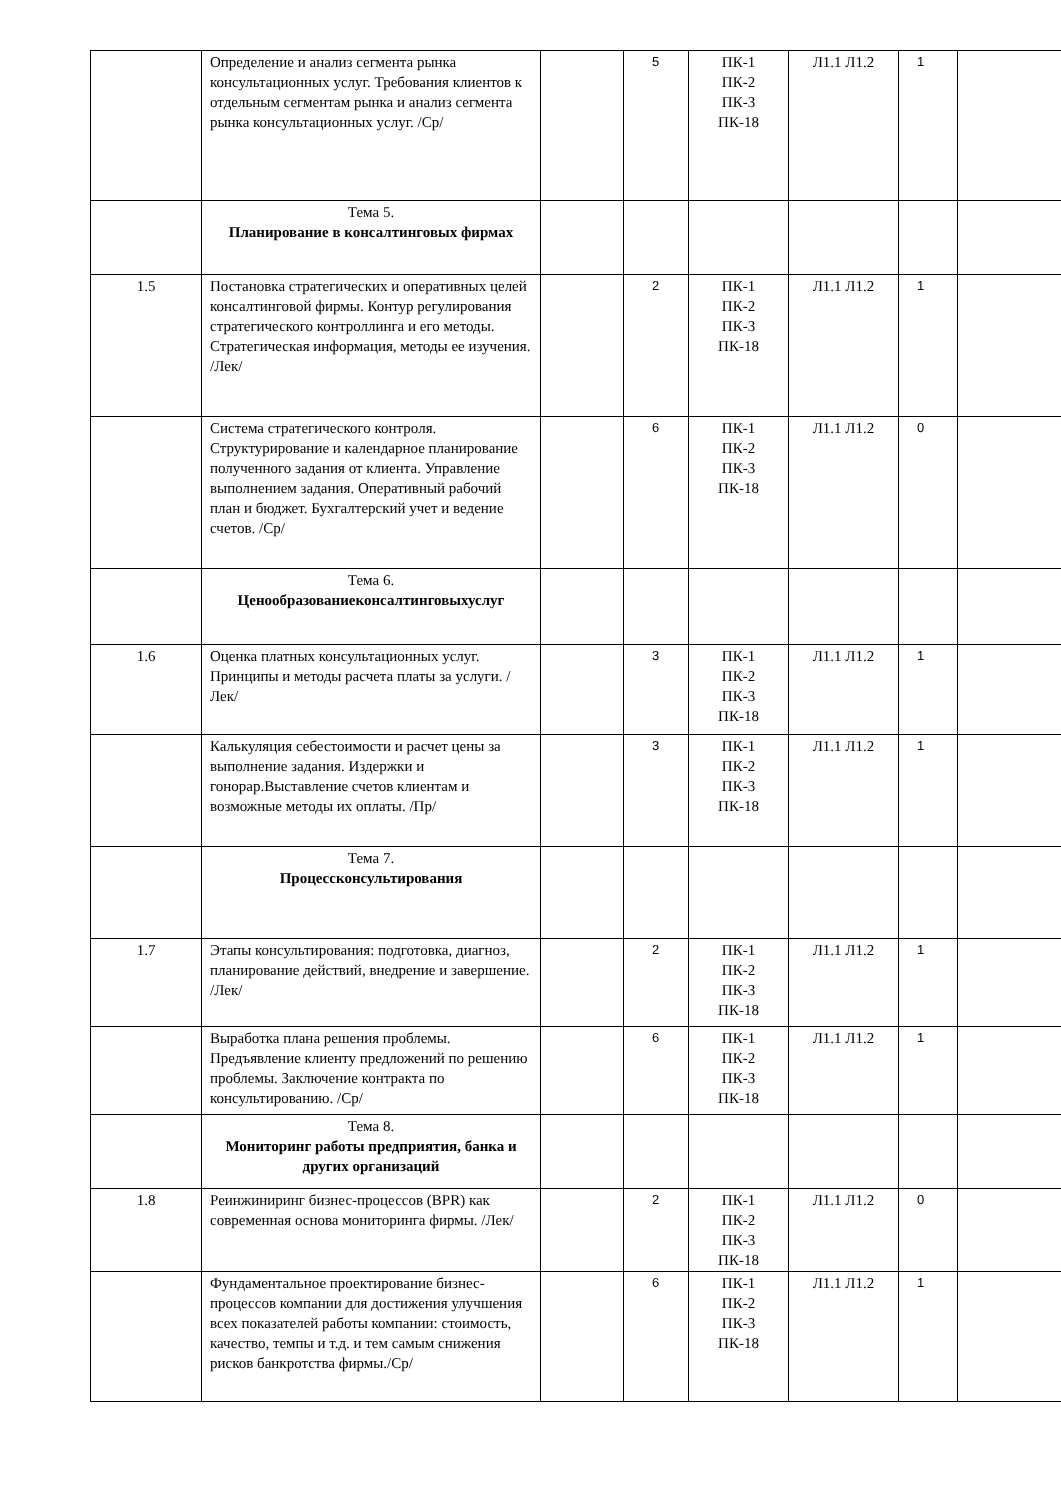| | Определение и анализ сегмента рынка консультационных услуг. Требования клиентов к отдельным сегментам рынка и анализ сегмента рынка консультационных услуг. /Ср/ | | 5 | ПК-1 ПК-2 ПК-3 ПК-18 | Л1.1 Л1.2 | 1 | |
| | Тема 5. Планирование в консалтинговых фирмах | | | | | | |
| 1.5 | Постановка стратегических и оперативных целей консалтинговой фирмы. Контур регулирования стратегического контроллинга и его методы. Стратегическая информация, методы ее изучения. /Лек/ | | 2 | ПК-1 ПК-2 ПК-3 ПК-18 | Л1.1 Л1.2 | 1 | |
| | Система стратегического контроля. Структурирование и календарное планирование полученного задания от клиента. Управление выполнением задания. Оперативный рабочий план и бюджет. Бухгалтерский учет и ведение счетов. /Ср/ | | 6 | ПК-1 ПК-2 ПК-3 ПК-18 | Л1.1 Л1.2 | 0 | |
| | Тема 6. Ценообразованиеконсалтинговыхуслуг | | | | | | |
| 1.6 | Оценка платных консультационных услуг. Принципы и методы расчета платы за услуги. /Лек/ | | 3 | ПК-1 ПК-2 ПК-3 ПК-18 | Л1.1 Л1.2 | 1 | |
| | Калькуляция себестоимости и расчет цены за выполнение задания. Издержки и гонорар.Выставление счетов клиентам и возможные методы их оплаты. /Пр/ | | 3 | ПК-1 ПК-2 ПК-3 ПК-18 | Л1.1 Л1.2 | 1 | |
| | Тема 7. Процессконсультирования | | | | | | |
| 1.7 | Этапы консультирования: подготовка, диагноз, планирование действий, внедрение и завершение. /Лек/ | | 2 | ПК-1 ПК-2 ПК-3 ПК-18 | Л1.1 Л1.2 | 1 | |
| | Выработка плана решения проблемы. Предъявление клиенту предложений по решению проблемы. Заключение контракта по консультированию. /Ср/ | | 6 | ПК-1 ПК-2 ПК-3 ПК-18 | Л1.1 Л1.2 | 1 | |
| | Тема 8. Мониторинг работы предприятия, банка и других организаций | | | | | | |
| 1.8 | Реинжиниринг бизнес-процессов (BPR) как современная основа мониторинга фирмы. /Лек/ | | 2 | ПК-1 ПК-2 ПК-3 ПК-18 | Л1.1 Л1.2 | 0 | |
| | Фундаментальное проектирование бизнес-процессов компании для достижения улучшения всех показателей работы компании: стоимость, качество, темпы и т.д. и тем самым снижения рисков банкротства фирмы./Ср/ | | 6 | ПК-1 ПК-2 ПК-3 ПК-18 | Л1.1 Л1.2 | 1 | |